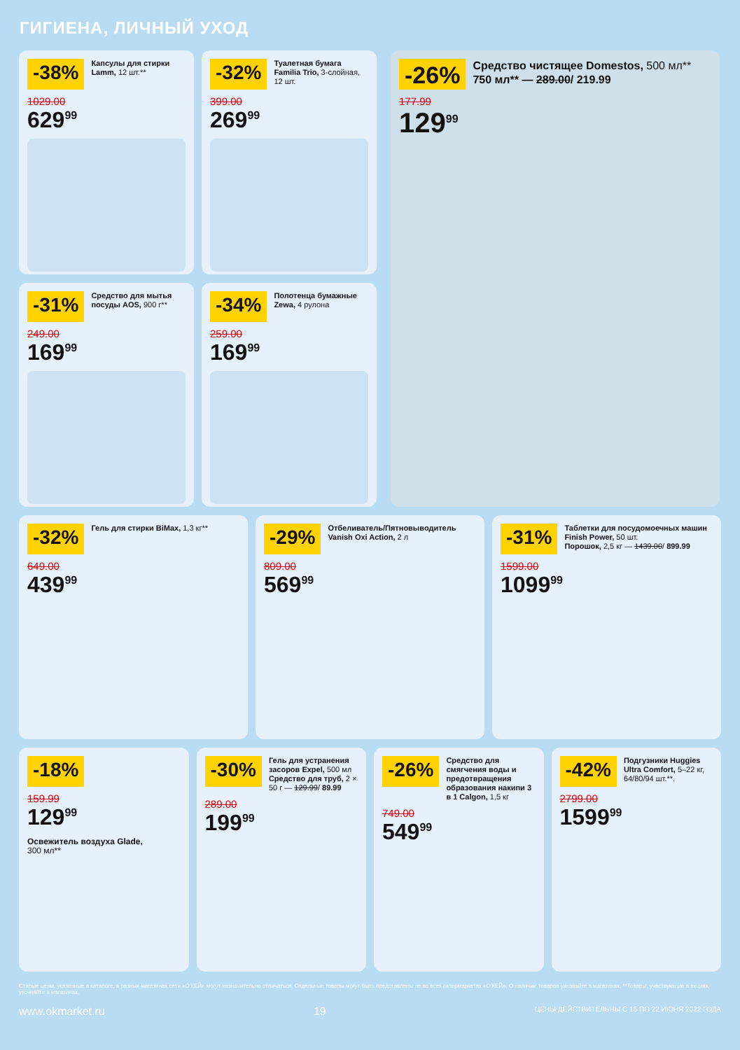ГИГИЕНА, ЛИЧНЫЙ УХОД
-38%
Капсулы для стирки Lamm, 12 шт.**
1029.00
629<sup>99</sup>
-32%
Туалетная бумага Familia Trio, 3-слойная, 12 шт.
399.00
269<sup>99</sup>
-31%
Средство для мытья посуды AOS, 900 г**
249.00
169<sup>99</sup>
-34%
Полотенца бумажные Zewa, 4 рулона
259.00
169<sup>99</sup>
-26%
Средство чистящее Domestos, 500 мл**
750 мл** — 289.00/ 219.99
177.99
129<sup>99</sup>
-32%
Гель для стирки BiMax, 1,3 кг**
649.00
439<sup>99</sup>
-29%
Отбеливатель/Пятновыводитель Vanish Oxi Action, 2 л
809.00
569<sup>99</sup>
-31%
Таблетки для посудомоечных машин Finish Power, 50 шт.
Порошок, 2,5 кг — 1439.00/ 899.99
1599.00
1099<sup>99</sup>
-18%
159.99
129<sup>99</sup>
Освежитель воздуха Glade,
300 мл**
-30%
Гель для устранения засоров Expel, 500 мл
Средство для труб, 2 × 50 г — 129.99/ 89.99
289.00
199<sup>99</sup>
-26%
Средство для смягчения воды и предотвращения образования накипи 3 в 1 Calgon, 1,5 кг
749.00
549<sup>99</sup>
-42%
Подгузники Huggies Ultra Comfort, 5–22 кг, 64/80/94 шт.**.
2799.00
1599<sup>99</sup>
Старые цены, указанные в каталоге, в разных магазинах сети «О'КЕЙ» могут незначительно отличаться. Отдельные товары могут быть представлены не во всех гипермаркетах «О'КЕЙ». О наличии товаров узнавайте в магазинах. **Товары, участвующие в акциях, уточняйте в магазинах.
www.okmarket.ru 19 ЦЕНЫ ДЕЙСТВИТЕЛЬНЫ С 16 ПО 22 ИЮНЯ 2022 ГОДА